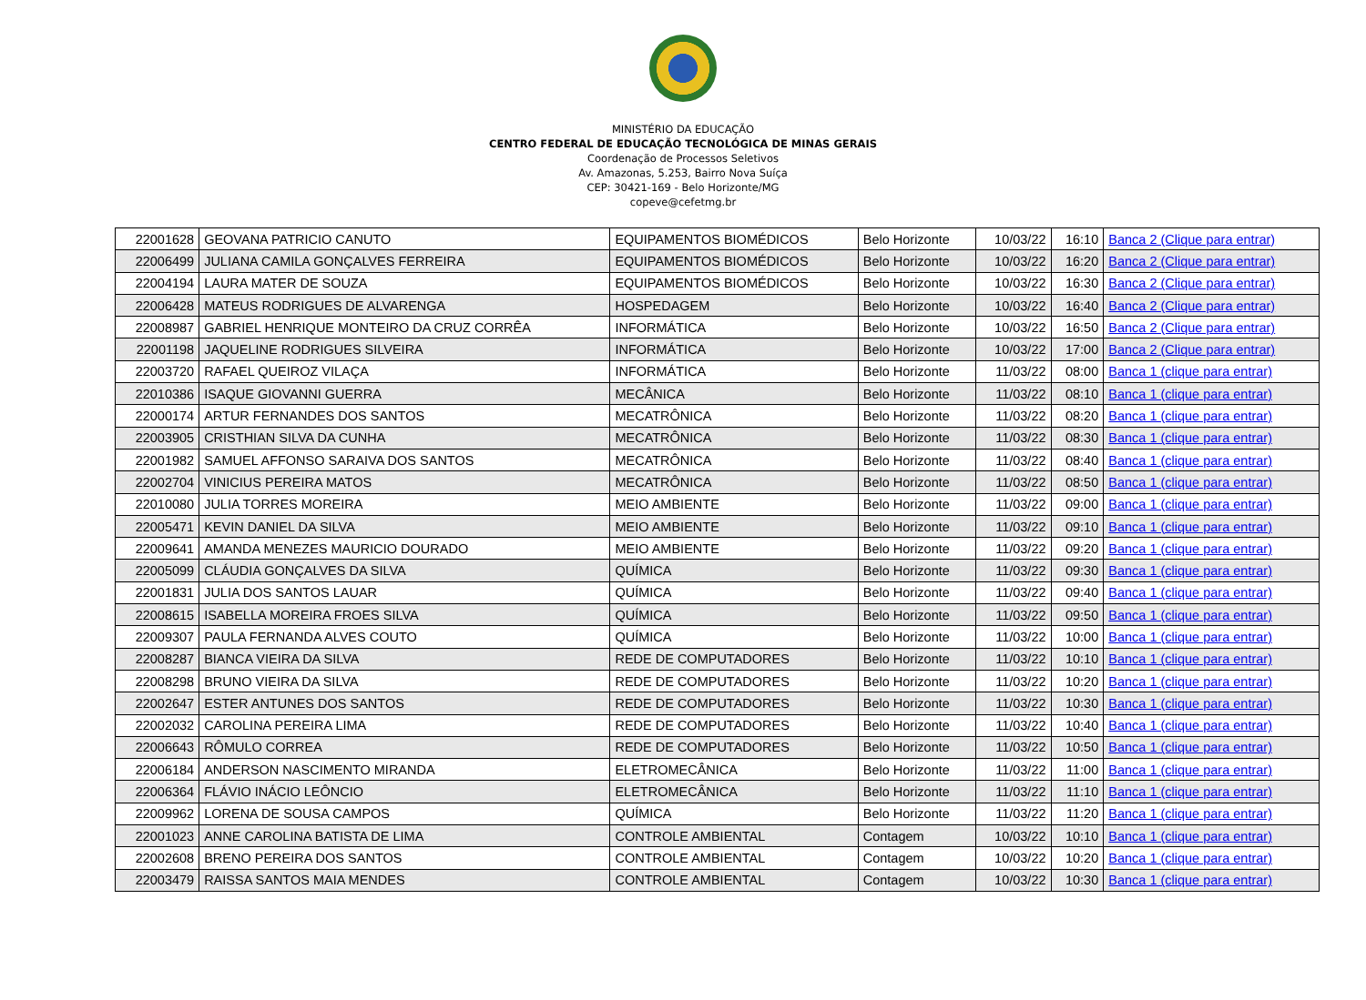MINISTÉRIO DA EDUCAÇÃO
CENTRO FEDERAL DE EDUCAÇÃO TECNOLÓGICA DE MINAS GERAIS
Coordenação de Processos Seletivos
Av. Amazonas, 5.253, Bairro Nova Suíça
CEP: 30421-169 - Belo Horizonte/MG
copeve@cefetmg.br
| 22001628 | GEOVANA PATRICIO CANUTO | EQUIPAMENTOS BIOMÉDICOS | Belo Horizonte | 10/03/22 | 16:10 | Banca 2 (Clique para entrar) |
| 22006499 | JULIANA CAMILA GONÇALVES FERREIRA | EQUIPAMENTOS BIOMÉDICOS | Belo Horizonte | 10/03/22 | 16:20 | Banca 2 (Clique para entrar) |
| 22004194 | LAURA MATER DE SOUZA | EQUIPAMENTOS BIOMÉDICOS | Belo Horizonte | 10/03/22 | 16:30 | Banca 2 (Clique para entrar) |
| 22006428 | MATEUS RODRIGUES DE ALVARENGA | HOSPEDAGEM | Belo Horizonte | 10/03/22 | 16:40 | Banca 2 (Clique para entrar) |
| 22008987 | GABRIEL HENRIQUE MONTEIRO DA CRUZ CORRÊA | INFORMÁTICA | Belo Horizonte | 10/03/22 | 16:50 | Banca 2 (Clique para entrar) |
| 22001198 | JAQUELINE RODRIGUES SILVEIRA | INFORMÁTICA | Belo Horizonte | 10/03/22 | 17:00 | Banca 2 (Clique para entrar) |
| 22003720 | RAFAEL QUEIROZ VILAÇA | INFORMÁTICA | Belo Horizonte | 11/03/22 | 08:00 | Banca 1 (clique para entrar) |
| 22010386 | ISAQUE GIOVANNI GUERRA | MECÂNICA | Belo Horizonte | 11/03/22 | 08:10 | Banca 1 (clique para entrar) |
| 22000174 | ARTUR FERNANDES DOS SANTOS | MECATRÔNICA | Belo Horizonte | 11/03/22 | 08:20 | Banca 1 (clique para entrar) |
| 22003905 | CRISTHIAN SILVA DA CUNHA | MECATRÔNICA | Belo Horizonte | 11/03/22 | 08:30 | Banca 1 (clique para entrar) |
| 22001982 | SAMUEL AFFONSO SARAIVA DOS SANTOS | MECATRÔNICA | Belo Horizonte | 11/03/22 | 08:40 | Banca 1 (clique para entrar) |
| 22002704 | VINICIUS PEREIRA MATOS | MECATRÔNICA | Belo Horizonte | 11/03/22 | 08:50 | Banca 1 (clique para entrar) |
| 22010080 | JULIA TORRES MOREIRA | MEIO AMBIENTE | Belo Horizonte | 11/03/22 | 09:00 | Banca 1 (clique para entrar) |
| 22005471 | KEVIN DANIEL DA SILVA | MEIO AMBIENTE | Belo Horizonte | 11/03/22 | 09:10 | Banca 1 (clique para entrar) |
| 22009641 | AMANDA MENEZES MAURICIO DOURADO | MEIO AMBIENTE | Belo Horizonte | 11/03/22 | 09:20 | Banca 1 (clique para entrar) |
| 22005099 | CLÁUDIA GONÇALVES DA SILVA | QUÍMICA | Belo Horizonte | 11/03/22 | 09:30 | Banca 1 (clique para entrar) |
| 22001831 | JULIA DOS SANTOS LAUAR | QUÍMICA | Belo Horizonte | 11/03/22 | 09:40 | Banca 1 (clique para entrar) |
| 22008615 | ISABELLA MOREIRA FROES SILVA | QUÍMICA | Belo Horizonte | 11/03/22 | 09:50 | Banca 1 (clique para entrar) |
| 22009307 | PAULA FERNANDA ALVES COUTO | QUÍMICA | Belo Horizonte | 11/03/22 | 10:00 | Banca 1 (clique para entrar) |
| 22008287 | BIANCA VIEIRA DA SILVA | REDE DE COMPUTADORES | Belo Horizonte | 11/03/22 | 10:10 | Banca 1 (clique para entrar) |
| 22008298 | BRUNO VIEIRA DA SILVA | REDE DE COMPUTADORES | Belo Horizonte | 11/03/22 | 10:20 | Banca 1 (clique para entrar) |
| 22002647 | ESTER ANTUNES DOS SANTOS | REDE DE COMPUTADORES | Belo Horizonte | 11/03/22 | 10:30 | Banca 1 (clique para entrar) |
| 22002032 | CAROLINA PEREIRA LIMA | REDE DE COMPUTADORES | Belo Horizonte | 11/03/22 | 10:40 | Banca 1 (clique para entrar) |
| 22006643 | RÔMULO CORREA | REDE DE COMPUTADORES | Belo Horizonte | 11/03/22 | 10:50 | Banca 1 (clique para entrar) |
| 22006184 | ANDERSON NASCIMENTO MIRANDA | ELETROMECÂNICA | Belo Horizonte | 11/03/22 | 11:00 | Banca 1 (clique para entrar) |
| 22006364 | FLÁVIO INÁCIO LEÔNCIO | ELETROMECÂNICA | Belo Horizonte | 11/03/22 | 11:10 | Banca 1 (clique para entrar) |
| 22009962 | LORENA DE SOUSA CAMPOS | QUÍMICA | Belo Horizonte | 11/03/22 | 11:20 | Banca 1 (clique para entrar) |
| 22001023 | ANNE CAROLINA BATISTA DE LIMA | CONTROLE AMBIENTAL | Contagem | 10/03/22 | 10:10 | Banca 1 (clique para entrar) |
| 22002608 | BRENO PEREIRA DOS SANTOS | CONTROLE AMBIENTAL | Contagem | 10/03/22 | 10:20 | Banca 1 (clique para entrar) |
| 22003479 | RAISSA SANTOS MAIA MENDES | CONTROLE AMBIENTAL | Contagem | 10/03/22 | 10:30 | Banca 1 (clique para entrar) |